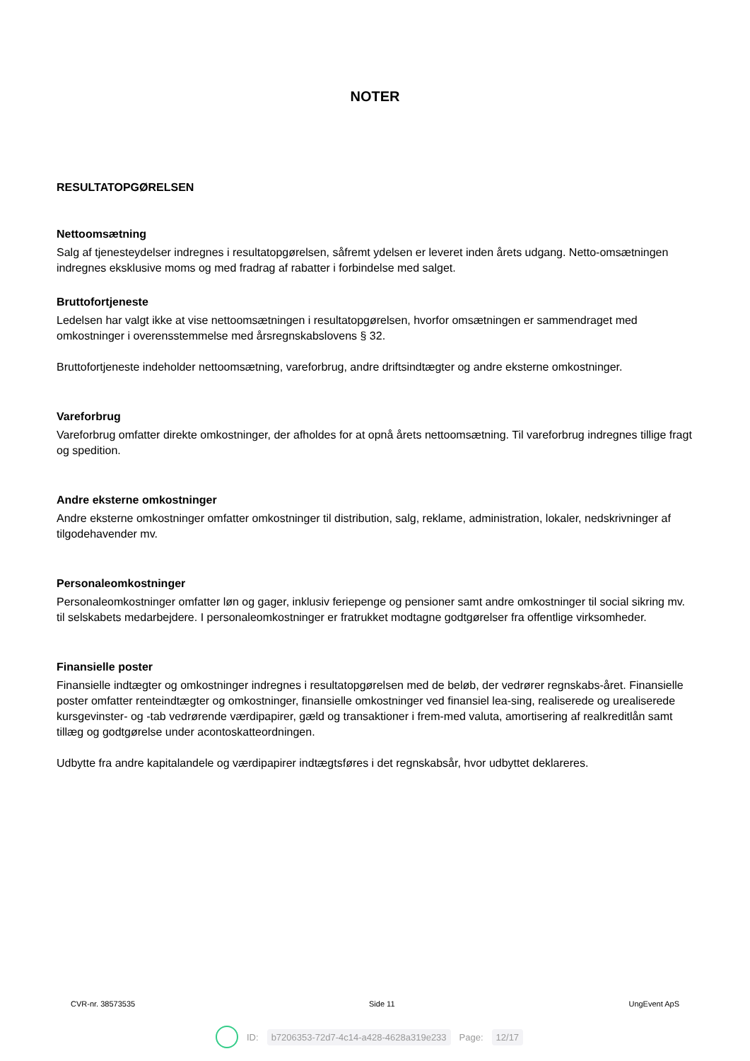NOTER
RESULTATOPGØRELSEN
Nettoomsætning
Salg af tjenesteydelser indregnes i resultatopgørelsen, såfremt ydelsen er leveret inden årets udgang. Netto-omsætningen indregnes eksklusive moms og med fradrag af rabatter i forbindelse med salget.
Bruttofortjeneste
Ledelsen har valgt ikke at vise nettoomsætningen i resultatopgørelsen, hvorfor omsætningen er sammendraget med omkostninger i overensstemmelse med årsregnskabslovens § 32.
Bruttofortjeneste indeholder nettoomsætning, vareforbrug, andre driftsindtægter og andre eksterne omkostninger.
Vareforbrug
Vareforbrug omfatter direkte omkostninger, der afholdes for at opnå årets nettoomsætning. Til vareforbrug indregnes tillige fragt og spedition.
Andre eksterne omkostninger
Andre eksterne omkostninger omfatter omkostninger til distribution, salg, reklame, administration, lokaler, nedskrivninger af tilgodehavender mv.
Personaleomkostninger
Personaleomkostninger omfatter løn og gager, inklusiv feriepenge og pensioner samt andre omkostninger til social sikring mv. til selskabets medarbejdere. I personaleomkostninger er fratrukket modtagne godtgørelser fra offentlige virksomheder.
Finansielle poster
Finansielle indtægter og omkostninger indregnes i resultatopgørelsen med de beløb, der vedrører regnskabs-året. Finansielle poster omfatter renteindtægter og omkostninger, finansielle omkostninger ved finansiel lea-sing, realiserede og urealiserede kursgevinster- og -tab vedrørende værdipapirer, gæld og transaktioner i frem-med valuta, amortisering af realkreditlån samt tillæg og godtgørelse under acontoskatteordningen.
Udbytte fra andre kapitalandele og værdipapirer indtægtsføres i det regnskabsår, hvor udbyttet deklareres.
CVR-nr. 38573535 Side 11 UngEvent ApS
ID: b7206353-72d7-4c14-a428-4628a319e233 Page: 12/17